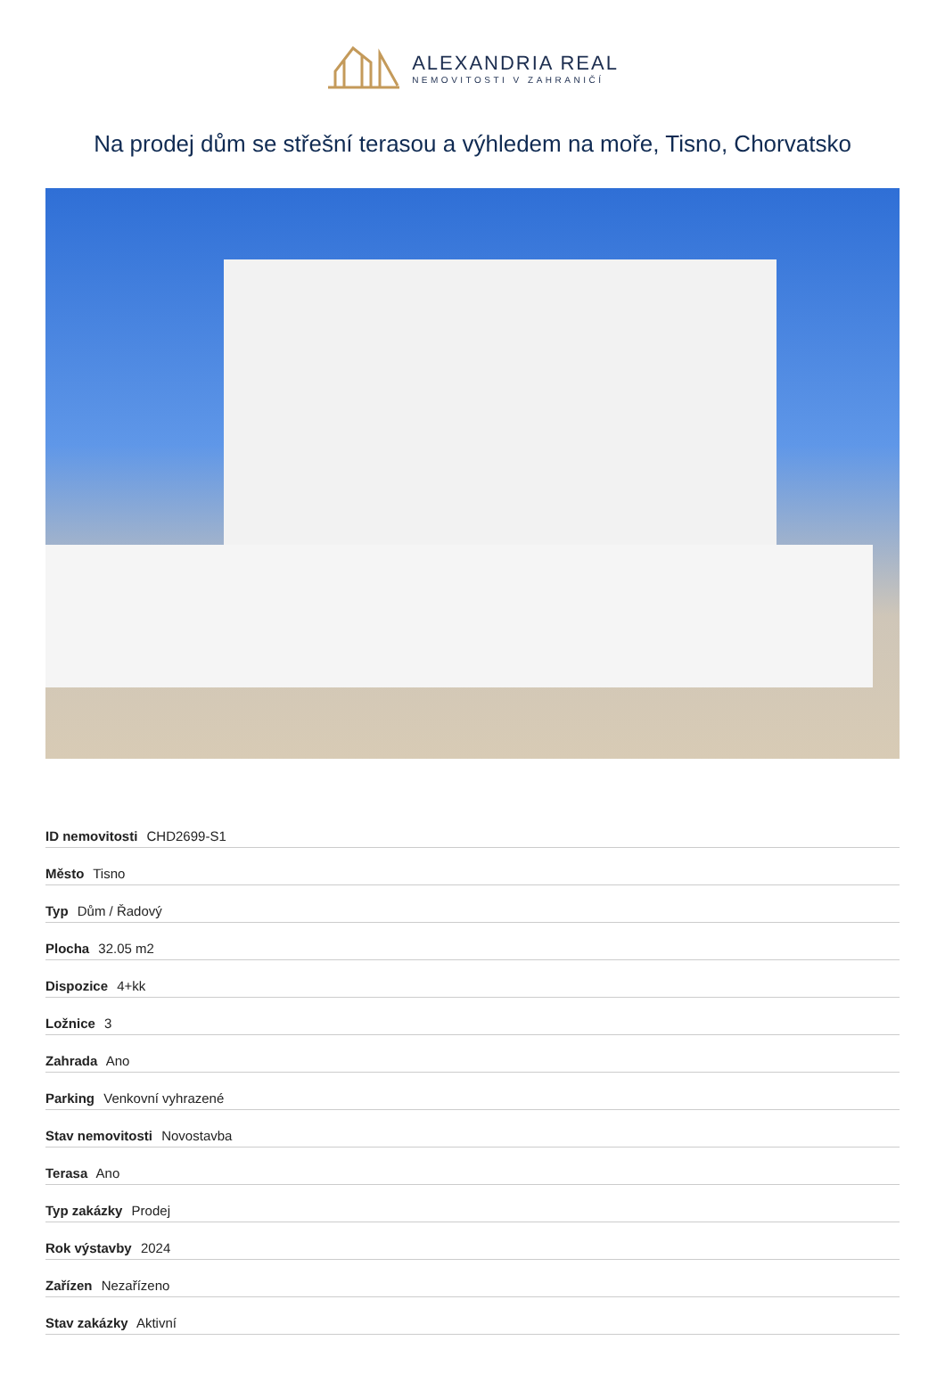ALEXANDRIA REAL
NEMOVITOSTI V ZAHRANIČÍ
Na prodej dům se střešní terasou a výhledem na moře, Tisno, Chorvatsko
| ID nemovitosti CHD2699-S1 |
| Město Tisno |
| Typ Dům / Řadový |
| Plocha 32.05 m2 |
| Dispozice 4+kk |
| Ložnice 3 |
| Zahrada Ano |
| Parking Venkovní vyhrazené |
| Stav nemovitosti Novostavba |
| Terasa Ano |
| Typ zakázky Prodej |
| Rok výstavby 2024 |
| Zařízen Nezařízeno |
| Stav zakázky Aktivní |